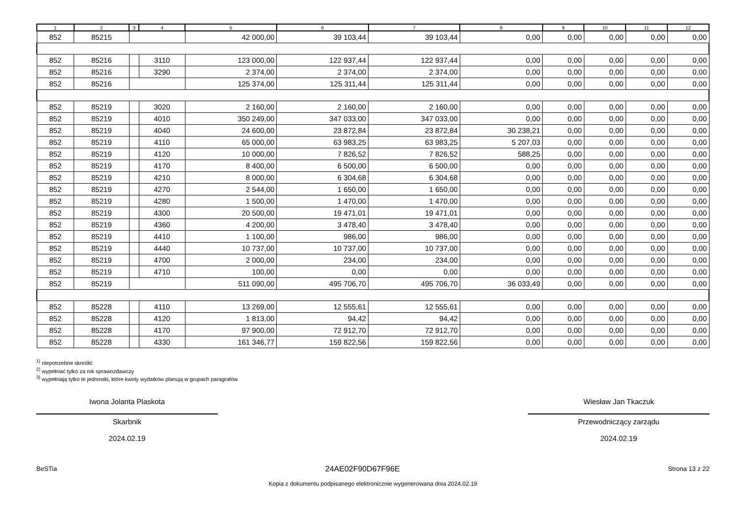| 1 | 2 | 3 | 4 | 5 | 6 | 7 | 8 | 9 | 10 | 11 | 12 |
| --- | --- | --- | --- | --- | --- | --- | --- | --- | --- | --- | --- |
| 852 | 85215 | | | 42 000,00 | 39 103,44 | 39 103,44 | 0,00 | 0,00 | 0,00 | 0,00 | 0,00 |
| 852 | 85216 | | 3110 | 123 000,00 | 122 937,44 | 122 937,44 | 0,00 | 0,00 | 0,00 | 0,00 | 0,00 |
| 852 | 85216 | | 3290 | 2 374,00 | 2 374,00 | 2 374,00 | 0,00 | 0,00 | 0,00 | 0,00 | 0,00 |
| 852 | 85216 | | | 125 374,00 | 125 311,44 | 125 311,44 | 0,00 | 0,00 | 0,00 | 0,00 | 0,00 |
| 852 | 85219 | | 3020 | 2 160,00 | 2 160,00 | 2 160,00 | 0,00 | 0,00 | 0,00 | 0,00 | 0,00 |
| 852 | 85219 | | 4010 | 350 249,00 | 347 033,00 | 347 033,00 | 0,00 | 0,00 | 0,00 | 0,00 | 0,00 |
| 852 | 85219 | | 4040 | 24 600,00 | 23 872,84 | 23 872,84 | 30 238,21 | 0,00 | 0,00 | 0,00 | 0,00 |
| 852 | 85219 | | 4110 | 65 000,00 | 63 983,25 | 63 983,25 | 5 207,03 | 0,00 | 0,00 | 0,00 | 0,00 |
| 852 | 85219 | | 4120 | 10 000,00 | 7 826,52 | 7 826,52 | 588,25 | 0,00 | 0,00 | 0,00 | 0,00 |
| 852 | 85219 | | 4170 | 8 400,00 | 6 500,00 | 6 500,00 | 0,00 | 0,00 | 0,00 | 0,00 | 0,00 |
| 852 | 85219 | | 4210 | 8 000,00 | 6 304,68 | 6 304,68 | 0,00 | 0,00 | 0,00 | 0,00 | 0,00 |
| 852 | 85219 | | 4270 | 2 544,00 | 1 650,00 | 1 650,00 | 0,00 | 0,00 | 0,00 | 0,00 | 0,00 |
| 852 | 85219 | | 4280 | 1 500,00 | 1 470,00 | 1 470,00 | 0,00 | 0,00 | 0,00 | 0,00 | 0,00 |
| 852 | 85219 | | 4300 | 20 500,00 | 19 471,01 | 19 471,01 | 0,00 | 0,00 | 0,00 | 0,00 | 0,00 |
| 852 | 85219 | | 4360 | 4 200,00 | 3 478,40 | 3 478,40 | 0,00 | 0,00 | 0,00 | 0,00 | 0,00 |
| 852 | 85219 | | 4410 | 1 100,00 | 986,00 | 986,00 | 0,00 | 0,00 | 0,00 | 0,00 | 0,00 |
| 852 | 85219 | | 4440 | 10 737,00 | 10 737,00 | 10 737,00 | 0,00 | 0,00 | 0,00 | 0,00 | 0,00 |
| 852 | 85219 | | 4700 | 2 000,00 | 234,00 | 234,00 | 0,00 | 0,00 | 0,00 | 0,00 | 0,00 |
| 852 | 85219 | | 4710 | 100,00 | 0,00 | 0,00 | 0,00 | 0,00 | 0,00 | 0,00 | 0,00 |
| 852 | 85219 | | | 511 090,00 | 495 706,70 | 495 706,70 | 36 033,49 | 0,00 | 0,00 | 0,00 | 0,00 |
| 852 | 85228 | | 4110 | 13 269,00 | 12 555,61 | 12 555,61 | 0,00 | 0,00 | 0,00 | 0,00 | 0,00 |
| 852 | 85228 | | 4120 | 1 813,00 | 94,42 | 94,42 | 0,00 | 0,00 | 0,00 | 0,00 | 0,00 |
| 852 | 85228 | | 4170 | 97 900,00 | 72 912,70 | 72 912,70 | 0,00 | 0,00 | 0,00 | 0,00 | 0,00 |
| 852 | 85228 | | 4330 | 161 346,77 | 159 822,56 | 159 822,56 | 0,00 | 0,00 | 0,00 | 0,00 | 0,00 |
<sup>1)</sup> niepotrzebne skreślić
<sup>2)</sup> wypełniać tylko za rok sprawozdawczy
<sup>3)</sup> wypełniają tylko te jednostki, które kwoty wydatków planują w grupach paragrafów
Iwona Jolanta Plaskota
Skarbnik
2024.02.19
Wiesław Jan Tkaczuk
Przewodniczący zarządu
2024.02.19
BeSTia 24AE02F90D67F96E Strona 13 z 22
Kopia z dokumentu podpisanego elektronicznie wygenerowana dnia 2024.02.19